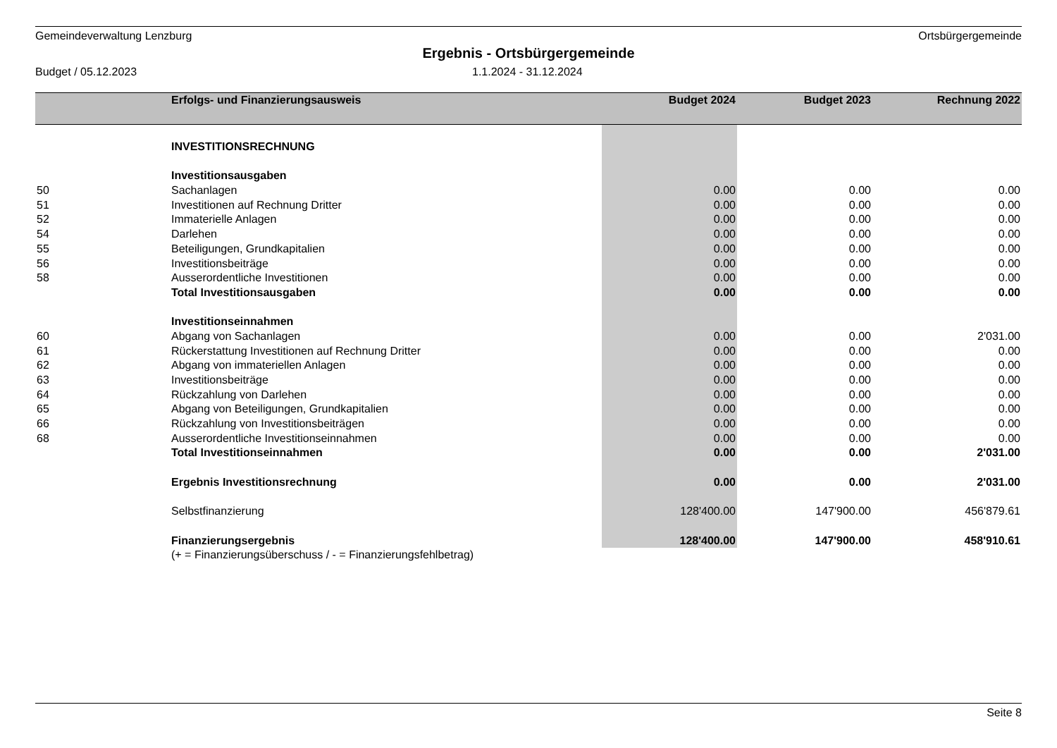Gemeindeverwaltung Lenzburg Ortsbürgergemeinde
Ergebnis - Ortsbürgergemeinde
Budget / 05.12.2023 1.1.2024 - 31.12.2024
| | Erfolgs- und Finanzierungsausweis | Budget 2024 | Budget 2023 | Rechnung 2022 |
| --- | --- | --- | --- | --- |
| | INVESTITIONSRECHNUNG | | | |
| | Investitionsausgaben | | | |
| 50 | Sachanlagen | 0.00 | 0.00 | 0.00 |
| 51 | Investitionen auf Rechnung Dritter | 0.00 | 0.00 | 0.00 |
| 52 | Immaterielle Anlagen | 0.00 | 0.00 | 0.00 |
| 54 | Darlehen | 0.00 | 0.00 | 0.00 |
| 55 | Beteiligungen, Grundkapitalien | 0.00 | 0.00 | 0.00 |
| 56 | Investitionsbeiträge | 0.00 | 0.00 | 0.00 |
| 58 | Ausserordentliche Investitionen | 0.00 | 0.00 | 0.00 |
| | Total Investitionsausgaben | 0.00 | 0.00 | 0.00 |
| | Investitionseinnahmen | | | |
| 60 | Abgang von Sachanlagen | 0.00 | 0.00 | 2'031.00 |
| 61 | Rückerstattung Investitionen auf Rechnung Dritter | 0.00 | 0.00 | 0.00 |
| 62 | Abgang von immateriellen Anlagen | 0.00 | 0.00 | 0.00 |
| 63 | Investitionsbeiträge | 0.00 | 0.00 | 0.00 |
| 64 | Rückzahlung von Darlehen | 0.00 | 0.00 | 0.00 |
| 65 | Abgang von Beteiligungen, Grundkapitalien | 0.00 | 0.00 | 0.00 |
| 66 | Rückzahlung von Investitionsbeiträgen | 0.00 | 0.00 | 0.00 |
| 68 | Ausserordentliche Investitionseinnahmen | 0.00 | 0.00 | 0.00 |
| | Total Investitionseinnahmen | 0.00 | 0.00 | 2'031.00 |
| | Ergebnis Investitionsrechnung | 0.00 | 0.00 | 2'031.00 |
| | Selbstfinanzierung | 128'400.00 | 147'900.00 | 456'879.61 |
| | Finanzierungsergebnis | 128'400.00 | 147'900.00 | 458'910.61 |
| | (+ = Finanzierungsüberschuss / - = Finanzierungsfehlbetrag) | | | |
Seite 8